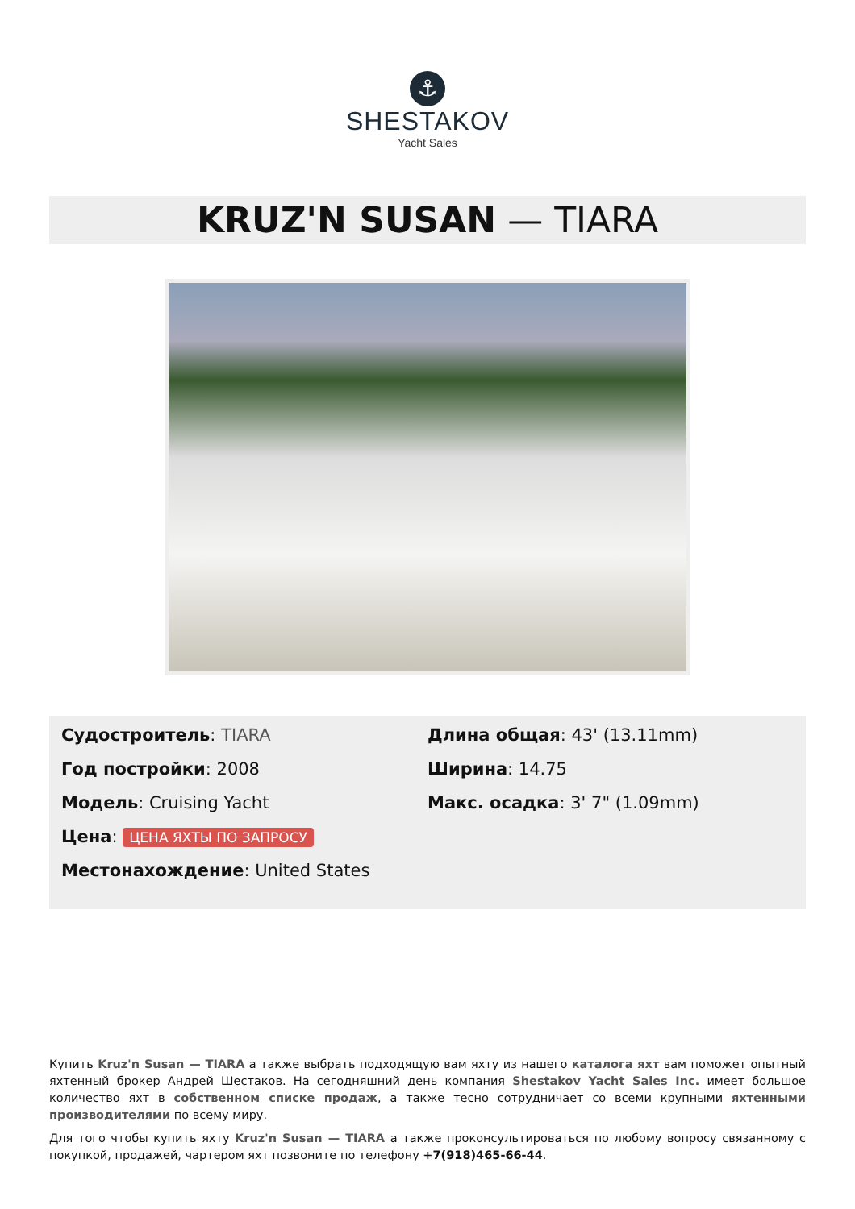⚓
SHESTAKOV
Yacht Sales
KRUZ'N SUSAN — TIARA
Судостроитель: TIARA
Год постройки: 2008
Модель: Cruising Yacht
Цена: ЦЕНА ЯХТЫ ПО ЗАПРОСУ
Местонахождение: United States
Длина общая: 43' (13.11mm)
Ширина: 14.75
Макс. осадка: 3' 7" (1.09mm)
Купить Kruz'n Susan — TIARA а также выбрать подходящую вам яхту из нашего каталога яхт вам поможет опытный яхтенный брокер Андрей Шестаков. На сегодняшний день компания Shestakov Yacht Sales Inc. имеет большое количество яхт в собственном списке продаж, а также тесно сотрудничает со всеми крупными яхтенными производителями по всему миру.
Для того чтобы купить яхту Kruz'n Susan — TIARA а также проконсультироваться по любому вопросу связанному с покупкой, продажей, чартером яхт позвоните по телефону +7(918)465-66-44.